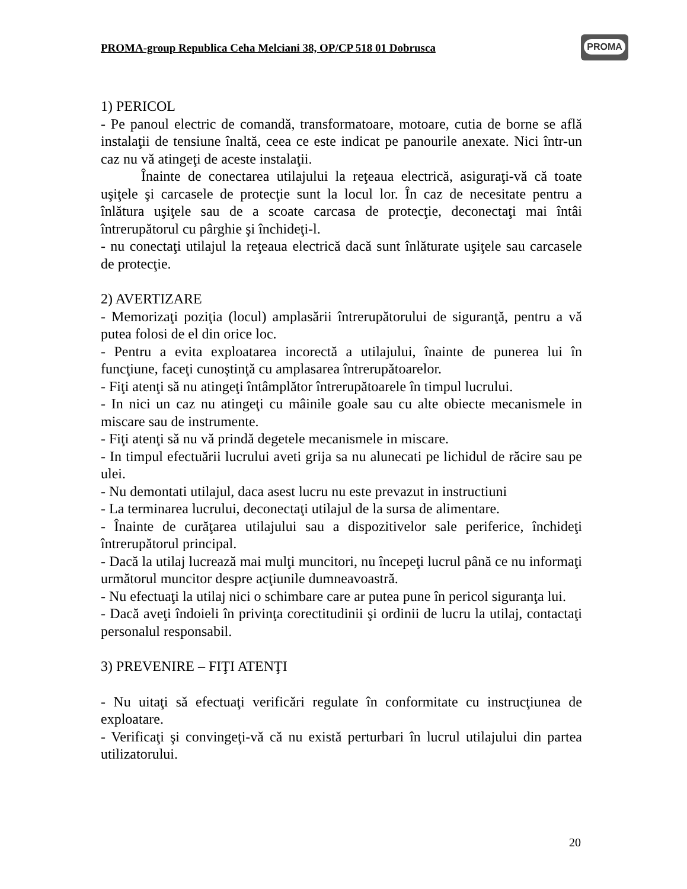PROMA-group Republica Ceha Melciani 38, OP/CP 518 01 Dobrusca
PROMA
1) PERICOL
- Pe panoul electric de comandă, transformatoare, motoare, cutia de borne se află instalaţii de tensiune înaltă, ceea ce este indicat pe panourile anexate. Nici într-un caz nu vă atingeţi de aceste instalaţii.
Înainte de conectarea utilajului la reţeaua electrică, asiguraţi-vă că toate uşiţele şi carcasele de protecţie sunt la locul lor. În caz de necesitate pentru a înlătura uşiţele sau de a scoate carcasa de protecţie, deconectaţi mai întâi întrerupătorul cu pârghie şi închideţi-l.
- nu conectaţi utilajul la reţeaua electrică dacă sunt înlăturate uşiţele sau carcasele de protecţie.
2) AVERTIZARE
- Memorizaţi poziţia (locul) amplasării întrerupătorului de siguranţă, pentru a vă putea folosi de el din orice loc.
- Pentru a evita exploatarea incorectă a utilajului, înainte de punerea lui în funcţiune, faceţi cunoştinţă cu amplasarea întrerupătoarelor.
- Fiţi atenţi să nu atingeţi întâmplător întrerupătoarele în timpul lucrului.
- In nici un caz nu atingeţi cu mâinile goale sau cu alte obiecte mecanismele in miscare sau de instrumente.
- Fiţi atenţi să nu vă prindă degetele mecanismele in miscare.
- In timpul efectuării lucrului aveti grija sa nu alunecati pe lichidul de răcire sau pe ulei.
- Nu demontati utilajul, daca asest lucru nu este prevazut in instructiuni
- La terminarea lucrului, deconectaţi utilajul de la sursa de alimentare.
- Înainte de curăţarea utilajului sau a dispozitivelor sale periferice, închideţi întrerupătorul principal.
- Dacă la utilaj lucrează mai mulţi muncitori, nu începeţi lucrul până ce nu informaţi următorul muncitor despre acţiunile dumneavoastră.
- Nu efectuaţi la utilaj nici o schimbare care ar putea pune în pericol siguranţa lui.
- Dacă aveţi îndoieli în privinţa corectitudinii şi ordinii de lucru la utilaj, contactaţi personalul responsabil.
3) PREVENIRE – FIŢI ATENŢI
- Nu uitaţi să efectuaţi verificări regulate în conformitate cu instrucţiunea de exploatare.
- Verificaţi şi convingeţi-vă că nu există perturbari în lucrul utilajului din partea utilizatorului.
20